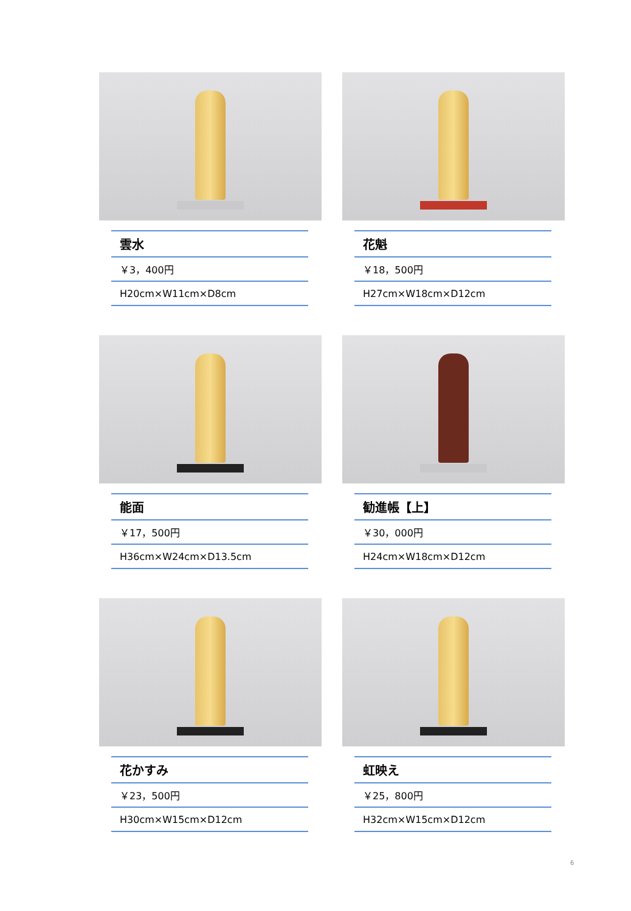| 雲水 |
| ￥3，400円 |
| H20cm×W11cm×D8cm |
| 花魁 |
| ￥18，500円 |
| H27cm×W18cm×D12cm |
| 能面 |
| ￥17，500円 |
| H36cm×W24cm×D13.5cm |
| 勧進帳【上】 |
| ￥30，000円 |
| H24cm×W18cm×D12cm |
| 花かすみ |
| ￥23，500円 |
| H30cm×W15cm×D12cm |
| 虹映え |
| ￥25，800円 |
| H32cm×W15cm×D12cm |
6